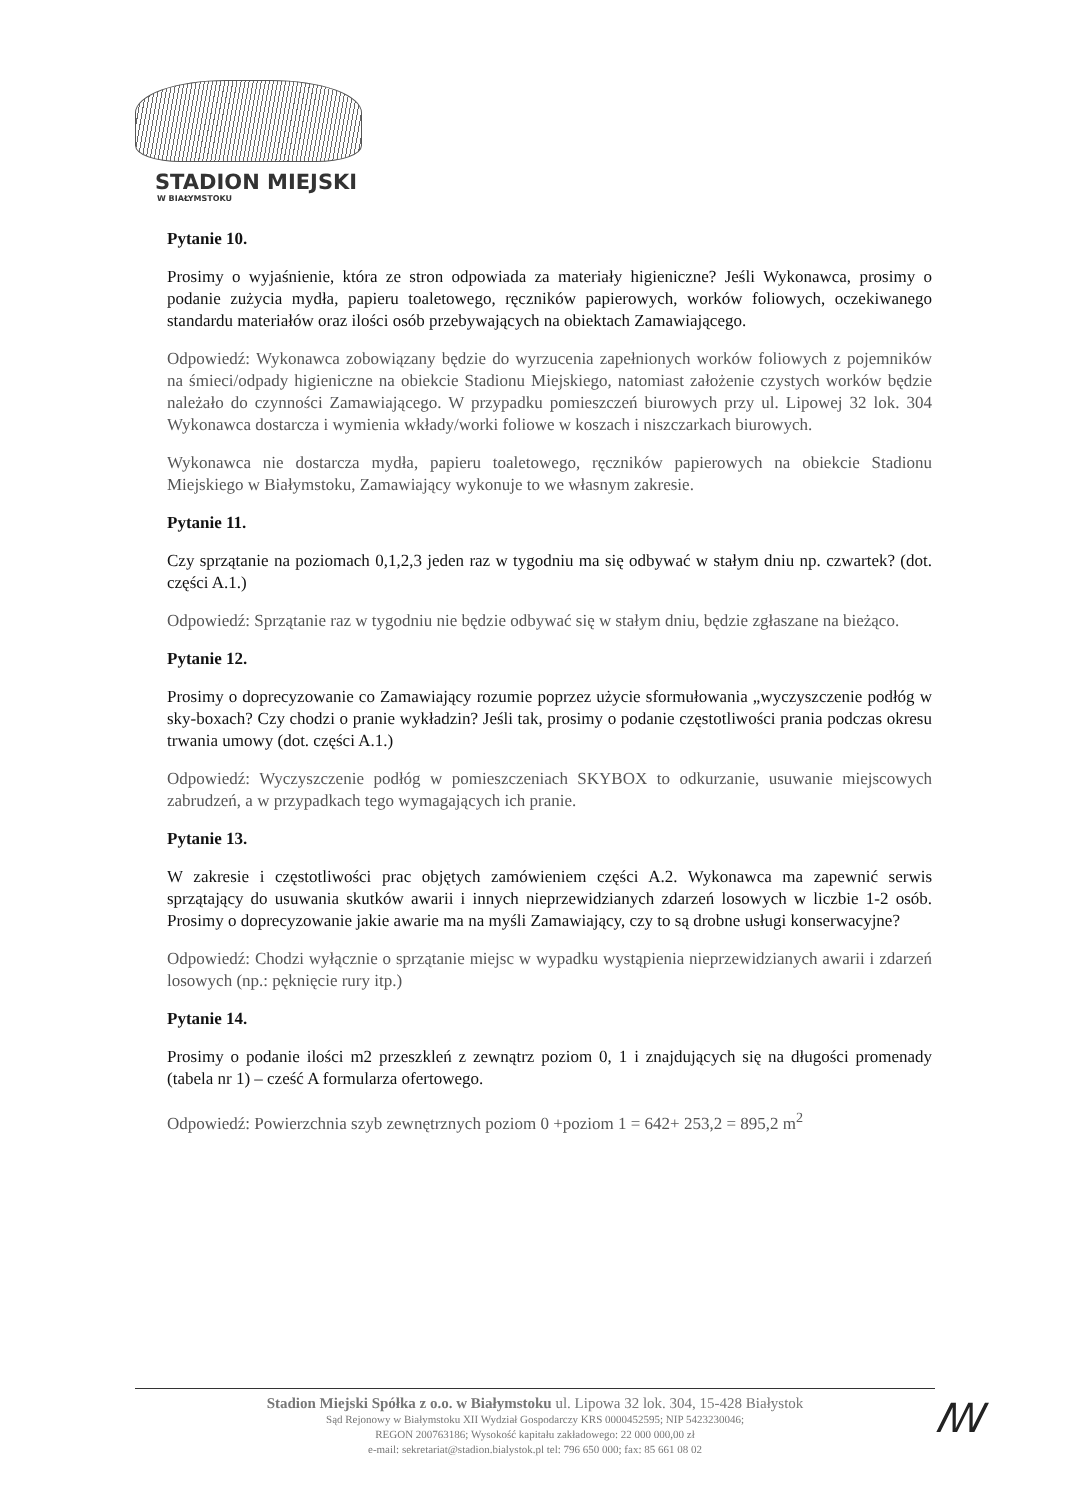STADION MIEJSKI
W BIAŁYMSTOKU
Pytanie 10.
Prosimy o wyjaśnienie, która ze stron odpowiada za materiały higieniczne? Jeśli Wykonawca, prosimy o podanie zużycia mydła, papieru toaletowego, ręczników papierowych, worków foliowych, oczekiwanego standardu materiałów oraz ilości osób przebywających na obiektach Zamawiającego.
Odpowiedź: Wykonawca zobowiązany będzie do wyrzucenia zapełnionych worków foliowych z pojemników na śmieci/odpady higieniczne na obiekcie Stadionu Miejskiego, natomiast założenie czystych worków będzie należało do czynności Zamawiającego. W przypadku pomieszczeń biurowych przy ul. Lipowej 32 lok. 304 Wykonawca dostarcza i wymienia wkłady/worki foliowe w koszach i niszczarkach biurowych.
Wykonawca nie dostarcza mydła, papieru toaletowego, ręczników papierowych na obiekcie Stadionu Miejskiego w Białymstoku, Zamawiający wykonuje to we własnym zakresie.
Pytanie 11.
Czy sprzątanie na poziomach 0,1,2,3 jeden raz w tygodniu ma się odbywać w stałym dniu np. czwartek? (dot. części A.1.)
Odpowiedź: Sprzątanie raz w tygodniu nie będzie odbywać się w stałym dniu, będzie zgłaszane na bieżąco.
Pytanie 12.
Prosimy o doprecyzowanie co Zamawiający rozumie poprzez użycie sformułowania „wyczyszczenie podłóg w sky-boxach? Czy chodzi o pranie wykładzin? Jeśli tak, prosimy o podanie częstotliwości prania podczas okresu trwania umowy (dot. części A.1.)
Odpowiedź: Wyczyszczenie podłóg w pomieszczeniach SKYBOX to odkurzanie, usuwanie miejscowych zabrudzeń, a w przypadkach tego wymagających ich pranie.
Pytanie 13.
W zakresie i częstotliwości prac objętych zamówieniem części A.2. Wykonawca ma zapewnić serwis sprzątający do usuwania skutków awarii i innych nieprzewidzianych zdarzeń losowych w liczbie 1-2 osób. Prosimy o doprecyzowanie jakie awarie ma na myśli Zamawiający, czy to są drobne usługi konserwacyjne?
Odpowiedź: Chodzi wyłącznie o sprzątanie miejsc w wypadku wystąpienia nieprzewidzianych awarii i zdarzeń losowych (np.: pęknięcie rury itp.)
Pytanie 14.
Prosimy o podanie ilości m2 przeszkleń z zewnątrz poziom 0, 1 i znajdujących się na długości promenady (tabela nr 1) – cześć A formularza ofertowego.
Odpowiedź: Powierzchnia szyb zewnętrznych poziom 0 +poziom 1 = 642+ 253,2 = 895,2 m<sup>2</sup>
Stadion Miejski Spółka z o.o. w Białymstoku ul. Lipowa 32 lok. 304, 15-428 Białystok
Sąd Rejonowy w Białymstoku XII Wydział Gospodarczy KRS 0000452595; NIP 5423230046;
REGON 200763186; Wysokość kapitału zakładowego: 22 000 000,00 zł
e-mail: sekretariat@stadion.bialystok.pl tel: 796 650 000; fax: 85 661 08 02
ꟿ